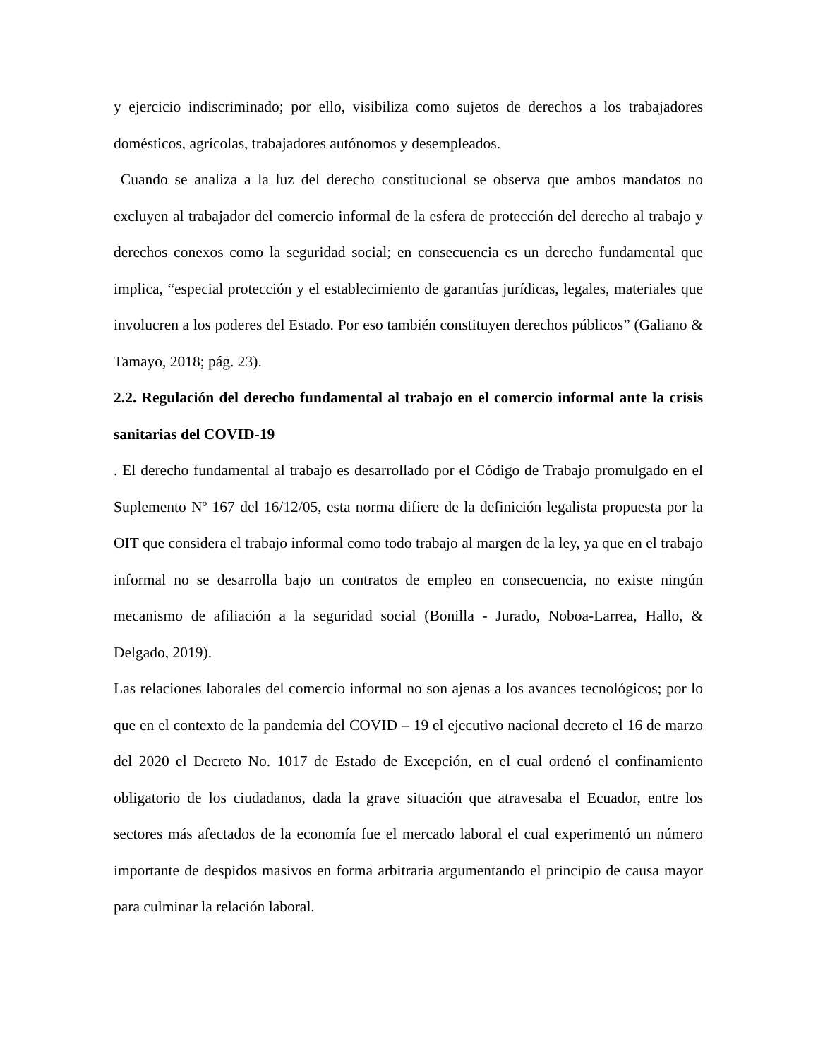y ejercicio indiscriminado; por ello, visibiliza como sujetos de derechos a los trabajadores domésticos, agrícolas, trabajadores autónomos y desempleados.
Cuando se analiza a la luz del derecho constitucional se observa que ambos mandatos no excluyen al trabajador del comercio informal de la esfera de protección del derecho al trabajo y derechos conexos como la seguridad social; en consecuencia es un derecho fundamental que implica, “especial protección y el establecimiento de garantías jurídicas, legales, materiales que involucren a los poderes del Estado. Por eso también constituyen derechos públicos” (Galiano & Tamayo, 2018; pág. 23).
2.2. Regulación del derecho fundamental al trabajo en el comercio informal ante la crisis sanitarias del COVID-19
. El derecho fundamental al trabajo es desarrollado por el Código de Trabajo promulgado en el Suplemento Nº 167 del 16/12/05, esta norma difiere de la definición legalista propuesta por la OIT que considera el trabajo informal como todo trabajo al margen de la ley, ya que en el trabajo informal no se desarrolla bajo un contratos de empleo en consecuencia, no existe ningún mecanismo de afiliación a la seguridad social (Bonilla - Jurado, Noboa-Larrea, Hallo, & Delgado, 2019).
Las relaciones laborales del comercio informal no son ajenas a los avances tecnológicos; por lo que en el contexto de la pandemia del COVID – 19 el ejecutivo nacional decreto el 16 de marzo del 2020 el Decreto No. 1017 de Estado de Excepción, en el cual ordenó el confinamiento obligatorio de los ciudadanos, dada la grave situación que atravesaba el Ecuador, entre los sectores más afectados de la economía fue el mercado laboral el cual experimentó un número importante de despidos masivos en forma arbitraria argumentando el principio de causa mayor para culminar la relación laboral.